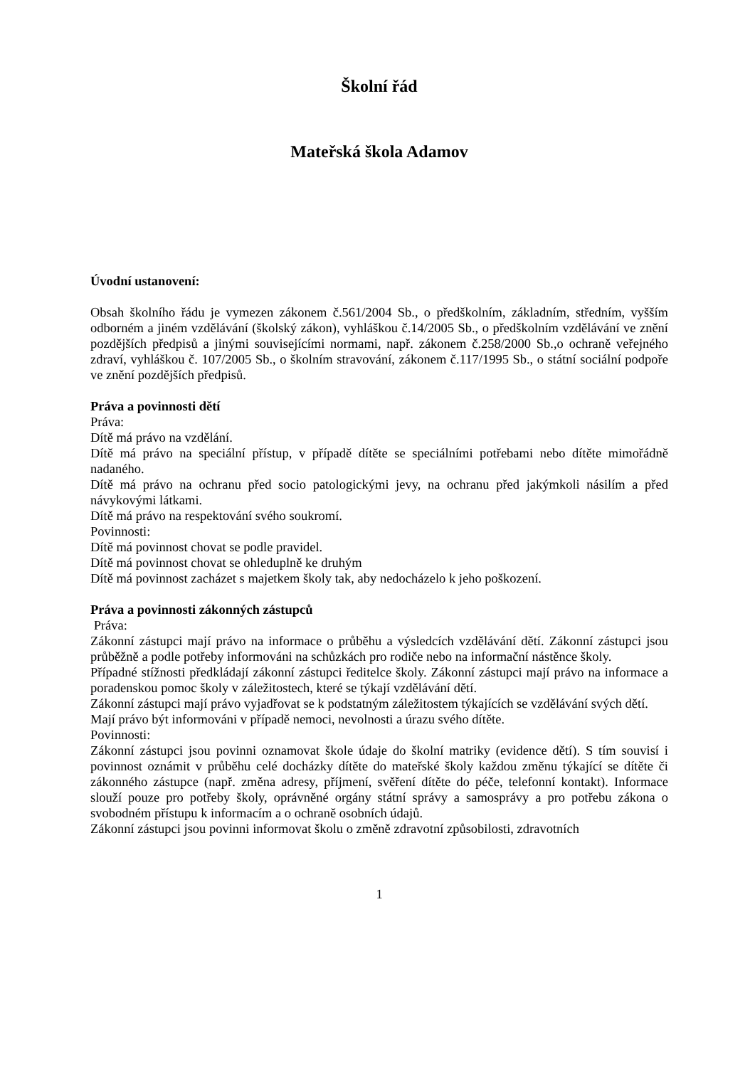Školní řád
Mateřská škola Adamov
Úvodní ustanovení:
Obsah školního řádu je vymezen zákonem č.561/2004 Sb., o předškolním, základním, středním, vyšším odborném a jiném vzdělávání (školský zákon), vyhláškou č.14/2005 Sb., o předškolním vzdělávání ve znění pozdějších předpisů a jinými souvisejícími normami, např. zákonem č.258/2000 Sb.,o ochraně veřejného zdraví, vyhláškou č. 107/2005 Sb., o školním stravování, zákonem č.117/1995 Sb., o státní sociální podpoře ve znění pozdějších předpisů.
Práva a povinnosti dětí
Práva:
Dítě má právo na vzdělání.
Dítě má právo na speciální přístup, v případě dítěte se speciálními potřebami nebo dítěte mimořádně nadaného.
Dítě má právo na ochranu před socio patologickými jevy, na ochranu před jakýmkoli násilím a před návykovými látkami.
Dítě má právo na respektování svého soukromí.
Povinnosti:
Dítě má povinnost chovat se podle pravidel.
Dítě má povinnost chovat se ohleduplně ke druhým
Dítě má povinnost zacházet s majetkem školy tak, aby nedocházelo k jeho poškození.
Práva a povinnosti zákonných zástupců
Práva:
Zákonní zástupci mají právo na informace o průběhu a výsledcích vzdělávání dětí. Zákonní zástupci jsou průběžně a podle potřeby informováni na schůzkách pro rodiče nebo na informační nástěnce školy.
Případné stížnosti předkládají zákonní zástupci ředitelce školy. Zákonní zástupci mají právo na informace a poradenskou pomoc školy v záležitostech, které se týkají vzdělávání dětí.
Zákonní zástupci mají právo vyjadřovat se k podstatným záležitostem týkajících se vzdělávání svých dětí.
Mají právo být informováni v případě nemoci, nevolnosti a úrazu svého dítěte.
Povinnosti:
Zákonní zástupci jsou povinni oznamovat škole údaje do školní matriky (evidence dětí). S tím souvisí i povinnost oznámit v průběhu celé docházky dítěte do mateřské školy každou změnu týkající se dítěte či zákonného zástupce (např. změna adresy, příjmení, svěření dítěte do péče, telefonní kontakt). Informace slouží pouze pro potřeby školy, oprávněné orgány státní správy a samosprávy a pro potřebu zákona o svobodném přístupu k informacím a o ochraně osobních údajů.
Zákonní zástupci jsou povinni informovat školu o změně zdravotní způsobilosti, zdravotních
1